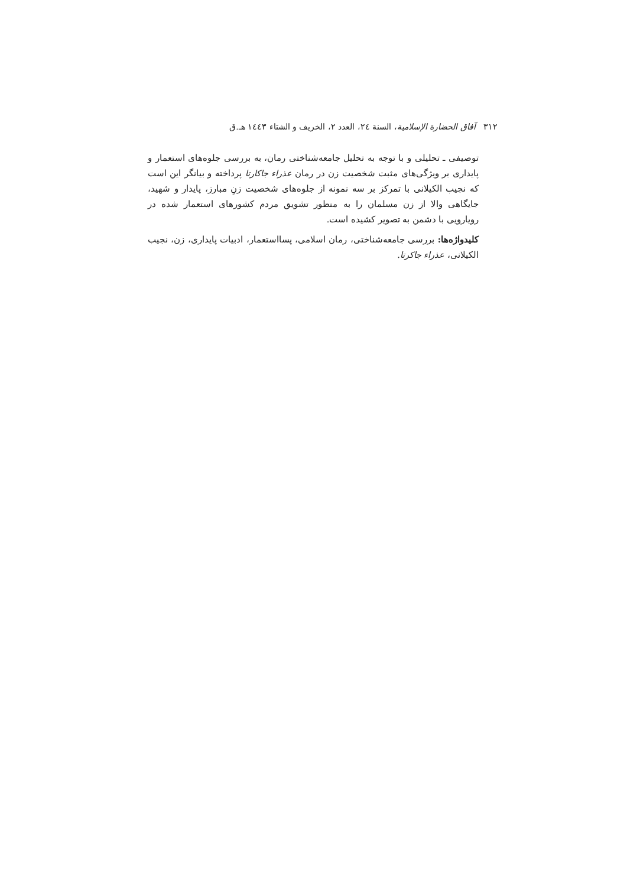٣١٢ آفاق الحضارة الإسلامية، السنة ٢٤، العدد ٢، الخريف و الشتاء ١٤٤٣ هـ.ق
توصیفی ـ تحلیلی و با توجه به تحلیل جامعه‌شناختی رمان، به بررسی جلوه‌های استعمار و پایداری بر ویژگی‌های مثبت شخصیت زن در رمان عذراء جاکارتا پرداخته و بیانگر این است که نجیب الکیلانی با تمرکز بر سه نمونه از جلوه‌های شخصیت زنِ مبارز، پایدار و شهید، جایگاهی والا از زن مسلمان را به منظور تشویق مردم کشورهای استعمار شده در رویارویی با دشمن به تصویر کشیده است.
کلیدواژه‌ها: بررسی جامعه‌شناختی، رمان اسلامی، پسااستعمار، ادبیات پایداری، زن، نجیب الکیلانی، عذراء جاکرتا.